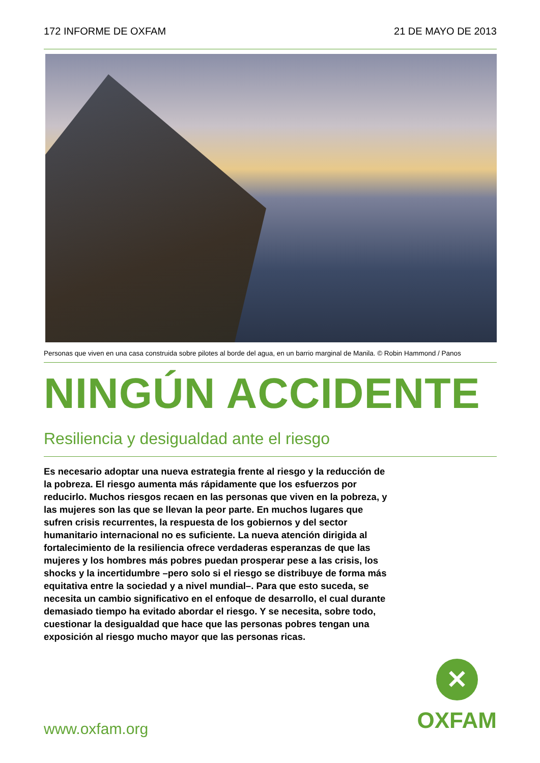172 INFORME DE OXFAM 21 DE MAYO DE 2013
Personas que viven en una casa construida sobre pilotes al borde del agua, en un barrio marginal de Manila. © Robin Hammond / Panos
NINGÚN ACCIDENTE
Resiliencia y desigualdad ante el riesgo
Es necesario adoptar una nueva estrategia frente al riesgo y la reducción de la pobreza. El riesgo aumenta más rápidamente que los esfuerzos por reducirlo. Muchos riesgos recaen en las personas que viven en la pobreza, y las mujeres son las que se llevan la peor parte. En muchos lugares que sufren crisis recurrentes, la respuesta de los gobiernos y del sector humanitario internacional no es suficiente. La nueva atención dirigida al fortalecimiento de la resiliencia ofrece verdaderas esperanzas de que las mujeres y los hombres más pobres puedan prosperar pese a las crisis, los shocks y la incertidumbre –pero solo si el riesgo se distribuye de forma más equitativa entre la sociedad y a nivel mundial–. Para que esto suceda, se necesita un cambio significativo en el enfoque de desarrollo, el cual durante demasiado tiempo ha evitado abordar el riesgo. Y se necesita, sobre todo, cuestionar la desigualdad que hace que las personas pobres tengan una exposición al riesgo mucho mayor que las personas ricas.
www.oxfam.org
✕
OXFAM